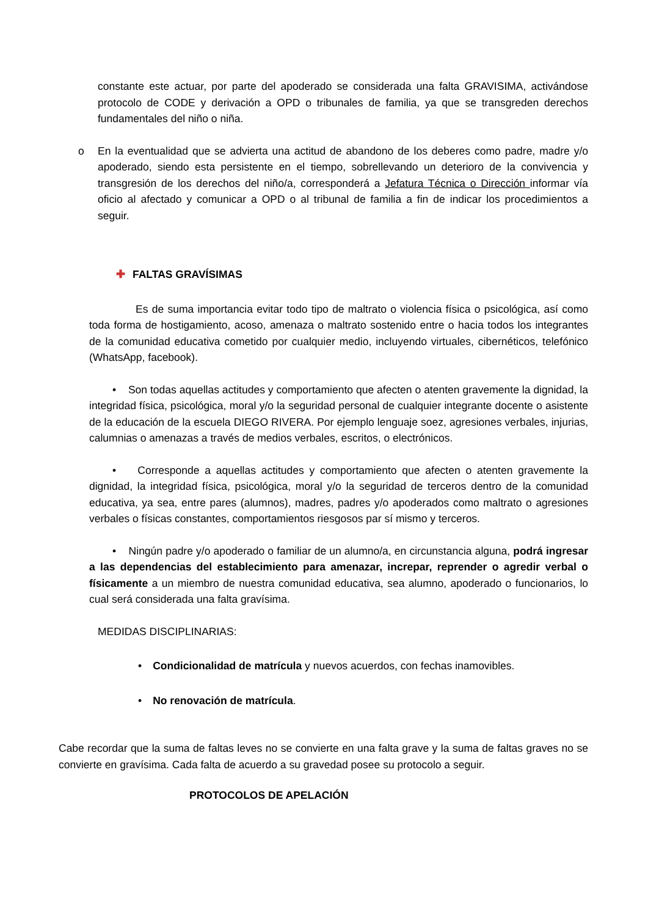constante este actuar, por parte del apoderado se considerada una falta GRAVISIMA, activándose protocolo de CODE y derivación a OPD o tribunales de familia, ya que se transgreden derechos fundamentales del niño o niña.
o En la eventualidad que se advierta una actitud de abandono de los deberes como padre, madre y/o apoderado, siendo esta persistente en el tiempo, sobrellevando un deterioro de la convivencia y transgresión de los derechos del niño/a, corresponderá a Jefatura Técnica o Dirección informar vía oficio al afectado y comunicar a OPD o al tribunal de familia a fin de indicar los procedimientos a seguir.
✚ FALTAS GRAVÍSIMAS
Es de suma importancia evitar todo tipo de maltrato o violencia física o psicológica, así como toda forma de hostigamiento, acoso, amenaza o maltrato sostenido entre o hacia todos los integrantes de la comunidad educativa cometido por cualquier medio, incluyendo virtuales, cibernéticos, telefónico (WhatsApp, facebook).
• Son todas aquellas actitudes y comportamiento que afecten o atenten gravemente la dignidad, la integridad física, psicológica, moral y/o la seguridad personal de cualquier integrante docente o asistente de la educación de la escuela DIEGO RIVERA. Por ejemplo lenguaje soez, agresiones verbales, injurias, calumnias o amenazas a través de medios verbales, escritos, o electrónicos.
• Corresponde a aquellas actitudes y comportamiento que afecten o atenten gravemente la dignidad, la integridad física, psicológica, moral y/o la seguridad de terceros dentro de la comunidad educativa, ya sea, entre pares (alumnos), madres, padres y/o apoderados como maltrato o agresiones verbales o físicas constantes, comportamientos riesgosos par sí mismo y terceros.
• Ningún padre y/o apoderado o familiar de un alumno/a, en circunstancia alguna, podrá ingresar a las dependencias del establecimiento para amenazar, increpar, reprender o agredir verbal o físicamente a un miembro de nuestra comunidad educativa, sea alumno, apoderado o funcionarios, lo cual será considerada una falta gravísima.
MEDIDAS DISCIPLINARIAS:
• Condicionalidad de matrícula y nuevos acuerdos, con fechas inamovibles.
• No renovación de matrícula.
Cabe recordar que la suma de faltas leves no se convierte en una falta grave y la suma de faltas graves no se convierte en gravísima. Cada falta de acuerdo a su gravedad posee su protocolo a seguir.
PROTOCOLOS DE APELACIÓN